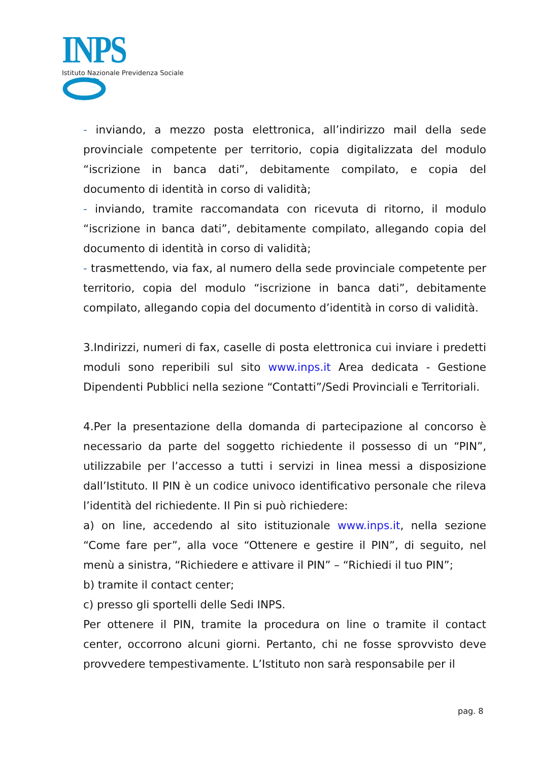INPS
Istituto Nazionale Previdenza Sociale
- inviando, a mezzo posta elettronica, all’indirizzo mail della sede provinciale competente per territorio, copia digitalizzata del modulo “iscrizione in banca dati”, debitamente compilato, e copia del documento di identità in corso di validità;
- inviando, tramite raccomandata con ricevuta di ritorno, il modulo “iscrizione in banca dati”, debitamente compilato, allegando copia del documento di identità in corso di validità;
- trasmettendo, via fax, al numero della sede provinciale competente per territorio, copia del modulo “iscrizione in banca dati”, debitamente compilato, allegando copia del documento d’identità in corso di validità.
3.Indirizzi, numeri di fax, caselle di posta elettronica cui inviare i predetti moduli sono reperibili sul sito www.inps.it Area dedicata - Gestione Dipendenti Pubblici nella sezione “Contatti”/Sedi Provinciali e Territoriali.
4.Per la presentazione della domanda di partecipazione al concorso è necessario da parte del soggetto richiedente il possesso di un “PIN”, utilizzabile per l’accesso a tutti i servizi in linea messi a disposizione dall’Istituto. Il PIN è un codice univoco identificativo personale che rileva l’identità del richiedente. Il Pin si può richiedere:
a) on line, accedendo al sito istituzionale www.inps.it, nella sezione “Come fare per”, alla voce “Ottenere e gestire il PIN”, di seguito, nel menù a sinistra, “Richiedere e attivare il PIN” – “Richiedi il tuo PIN”;
b) tramite il contact center;
c) presso gli sportelli delle Sedi INPS.
Per ottenere il PIN, tramite la procedura on line o tramite il contact center, occorrono alcuni giorni. Pertanto, chi ne fosse sprovvisto deve provvedere tempestivamente. L’Istituto non sarà responsabile per il
pag. 8